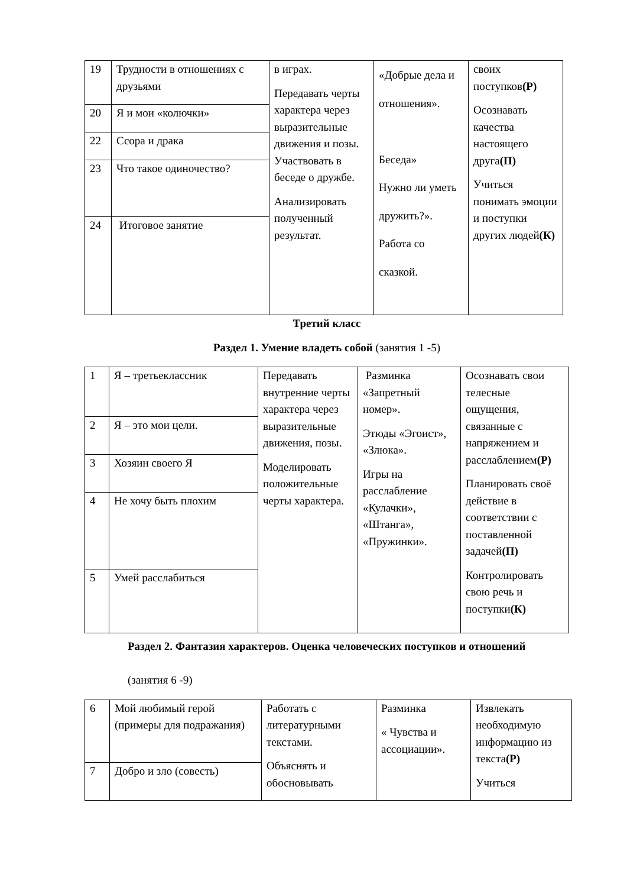| 19 | Трудности в отношениях с друзьями | в играх. Передавать черты характера через выразительные движения и позы. Участвовать в беседе о дружбе. Анализировать полученный результат. | «Добрые дела и отношения». Беседа» Нужно ли уметь дружить?». Работа со сказкой. | своих поступков (Р) Осознавать качества настоящего друга (П) Учиться понимать эмоции и поступки других людей (К) |
| 20 | Я и мои «колючки» | | | |
| 22 | Ссора и драка | | | |
| 23 | Что такое одиночество? | | | |
| 24 | Итоговое занятие | | | |
Третий класс
Раздел 1. Умение владеть собой (занятия 1 -5)
| 1 | Я – третьеклассник | Передавать внутренние черты характера через выразительные движения, позы. Моделировать положительные черты характера. | Разминка «Запретный номер». Этюды «Эгоист», «Злюка». Игры на расслабление «Кулачки», «Штанга», «Пружинки». | Осознавать свои телесные ощущения, связанные с напряжением и расслаблением (Р) Планировать своё действие в соответствии с поставленной задачей (П) Контролировать свою речь и поступки (К) |
| 2 | Я – это мои цели. | | | |
| 3 | Хозяин своего Я | | | |
| 4 | Не хочу быть плохим | | | |
| 5 | Умей расслабиться | | | |
Раздел 2. Фантазия характеров. Оценка человеческих поступков и отношений
(занятия 6 -9)
| 6 | Мой любимый герой (примеры для подражания) | Работать с литературными текстами. Объяснять и обосновывать | Разминка « Чувства и ассоциации». | Извлекать необходимую информацию из текста (Р) Учиться |
| 7 | Добро и зло (совесть) | | | |